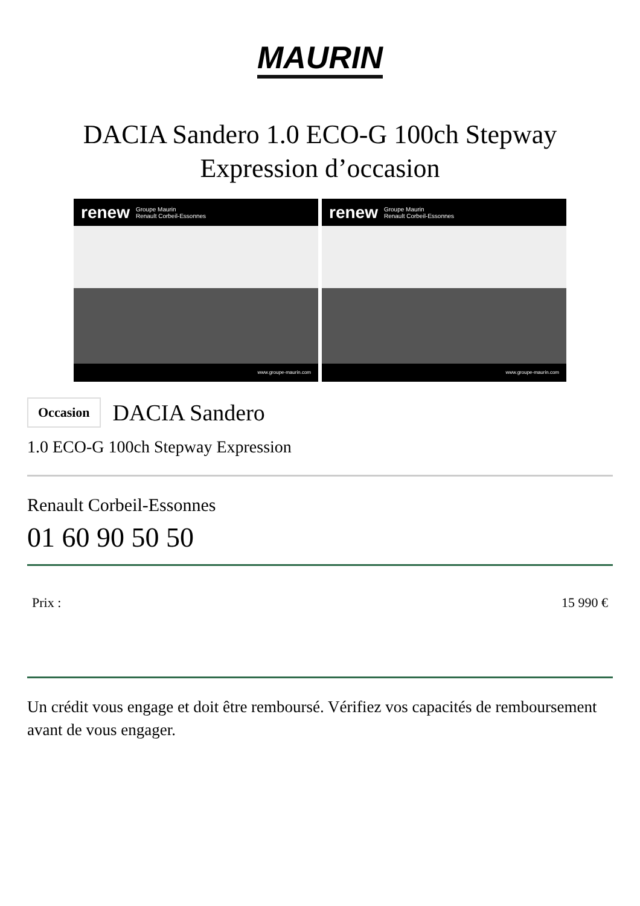MAURIN
DACIA Sandero 1.0 ECO-G 100ch Stepway Expression d’occasion
renew Groupe Maurin
Renault Corbeil-Essonnes
www.groupe-maurin.com
renew Groupe Maurin
Renault Corbeil-Essonnes
www.groupe-maurin.com
Occasion
DACIA Sandero
1.0 ECO-G 100ch Stepway Expression
Renault Corbeil-Essonnes
01 60 90 50 50
Prix : 15 990 €
Un crédit vous engage et doit être remboursé. Vérifiez vos capacités de remboursement avant de vous engager.